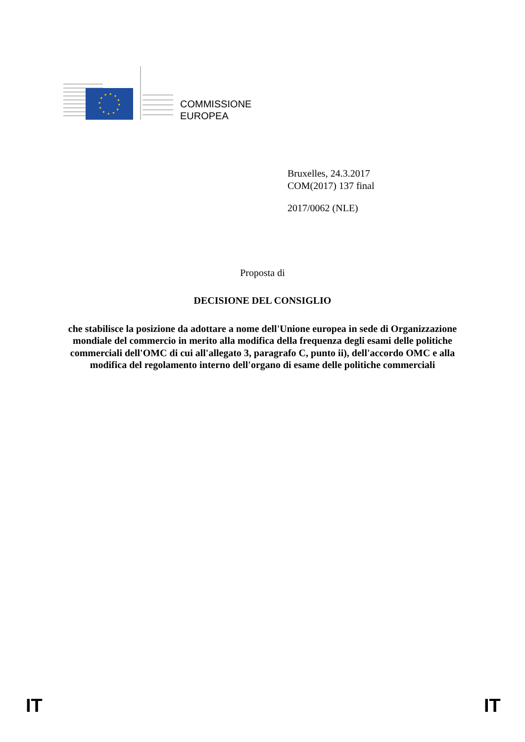COMMISSIONE
EUROPEA
Bruxelles, 24.3.2017
COM(2017) 137 final
2017/0062 (NLE)
Proposta di
DECISIONE DEL CONSIGLIO
che stabilisce la posizione da adottare a nome dell'Unione europea in sede di Organizzazione mondiale del commercio in merito alla modifica della frequenza degli esami delle politiche commerciali dell'OMC di cui all'allegato 3, paragrafo C, punto ii), dell'accordo OMC e alla modifica del regolamento interno dell'organo di esame delle politiche commerciali
IT IT